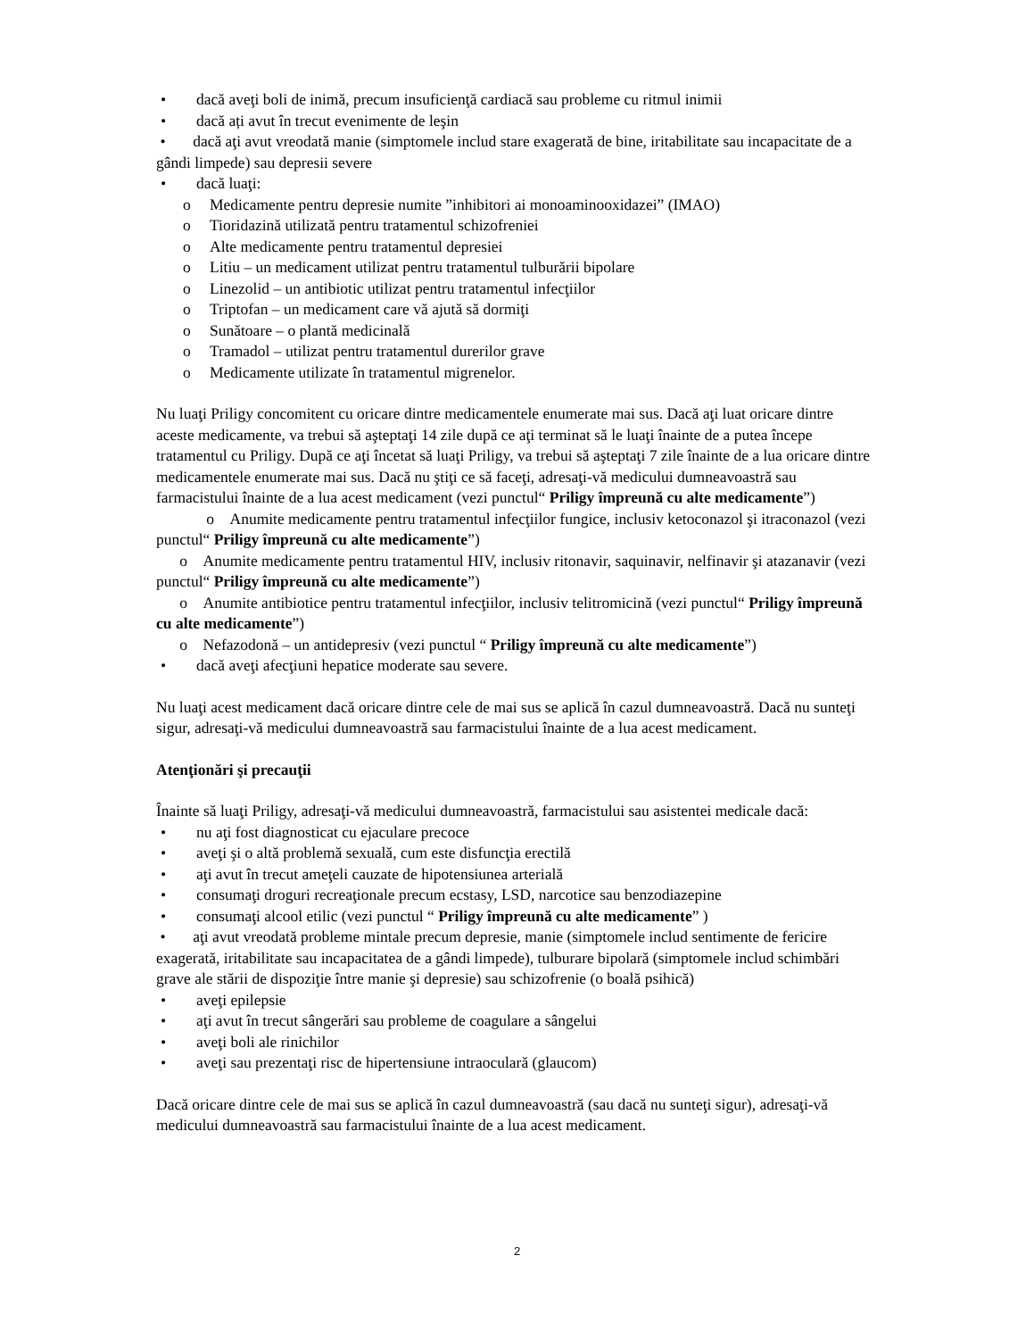• dacă aveţi boli de inimă, precum insuficienţă cardiacă sau probleme cu ritmul inimii
• dacă ați avut în trecut evenimente de leşin
• dacă aţi avut vreodată manie (simptomele includ stare exagerată de bine, iritabilitate sau incapacitate de a gândi limpede) sau depresii severe
• dacă luaţi:
o Medicamente pentru depresie numite ”inhibitori ai monoaminooxidazei” (IMAO)
o Tioridazină utilizată pentru tratamentul schizofreniei
o Alte medicamente pentru tratamentul depresiei
o Litiu – un medicament utilizat pentru tratamentul tulburării bipolare
o Linezolid – un antibiotic utilizat pentru tratamentul infecţiilor
o Triptofan – un medicament care vă ajută să dormiţi
o Sunătoare – o plantă medicinală
o Tramadol – utilizat pentru tratamentul durerilor grave
o Medicamente utilizate în tratamentul migrenelor.
Nu luaţi Priligy concomitent cu oricare dintre medicamentele enumerate mai sus. Dacă aţi luat oricare dintre aceste medicamente, va trebui să aşteptaţi 14 zile după ce aţi terminat să le luaţi înainte de a putea începe tratamentul cu Priligy. După ce aţi încetat să luaţi Priligy, va trebui să aşteptaţi 7 zile înainte de a lua oricare dintre medicamentele enumerate mai sus. Dacă nu ştiţi ce să faceţi, adresaţi-vă medicului dumneavoastră sau farmacistului înainte de a lua acest medicament (vezi punctul“ Priligy împreună cu alte medicamente”)
o Anumite medicamente pentru tratamentul infecţiilor fungice, inclusiv ketoconazol şi itraconazol (vezi punctul“ Priligy împreună cu alte medicamente”)
o Anumite medicamente pentru tratamentul HIV, inclusiv ritonavir, saquinavir, nelfinavir şi atazanavir (vezi punctul“ Priligy împreună cu alte medicamente”)
o Anumite antibiotice pentru tratamentul infecţiilor, inclusiv telitromicină (vezi punctul“ Priligy împreună cu alte medicamente”)
o Nefazodonă – un antidepresiv (vezi punctul “ Priligy împreună cu alte medicamente”)
• dacă aveţi afecţiuni hepatice moderate sau severe.
Nu luaţi acest medicament dacă oricare dintre cele de mai sus se aplică în cazul dumneavoastră. Dacă nu sunteţi sigur, adresaţi-vă medicului dumneavoastră sau farmacistului înainte de a lua acest medicament.
Atenţionări şi precauţii
Înainte să luaţi Priligy, adresaţi-vă medicului dumneavoastră, farmacistului sau asistentei medicale dacă:
• nu aţi fost diagnosticat cu ejaculare precoce
• aveţi şi o altă problemă sexuală, cum este disfuncţia erectilă
• aţi avut în trecut ameţeli cauzate de hipotensiunea arterială
• consumaţi droguri recreaţionale precum ecstasy, LSD, narcotice sau benzodiazepine
• consumaţi alcool etilic (vezi punctul “ Priligy împreună cu alte medicamente” )
• aţi avut vreodată probleme mintale precum depresie, manie (simptomele includ sentimente de fericire exagerată, iritabilitate sau incapacitatea de a gândi limpede), tulburare bipolară (simptomele includ schimbări grave ale stării de dispoziţie între manie şi depresie) sau schizofrenie (o boală psihică)
• aveţi epilepsie
• aţi avut în trecut sângerări sau probleme de coagulare a sângelui
• aveţi boli ale rinichilor
• aveţi sau prezentaţi risc de hipertensiune intraoculară (glaucom)
Dacă oricare dintre cele de mai sus se aplică în cazul dumneavoastră (sau dacă nu sunteţi sigur), adresaţi-vă medicului dumneavoastră sau farmacistului înainte de a lua acest medicament.
2